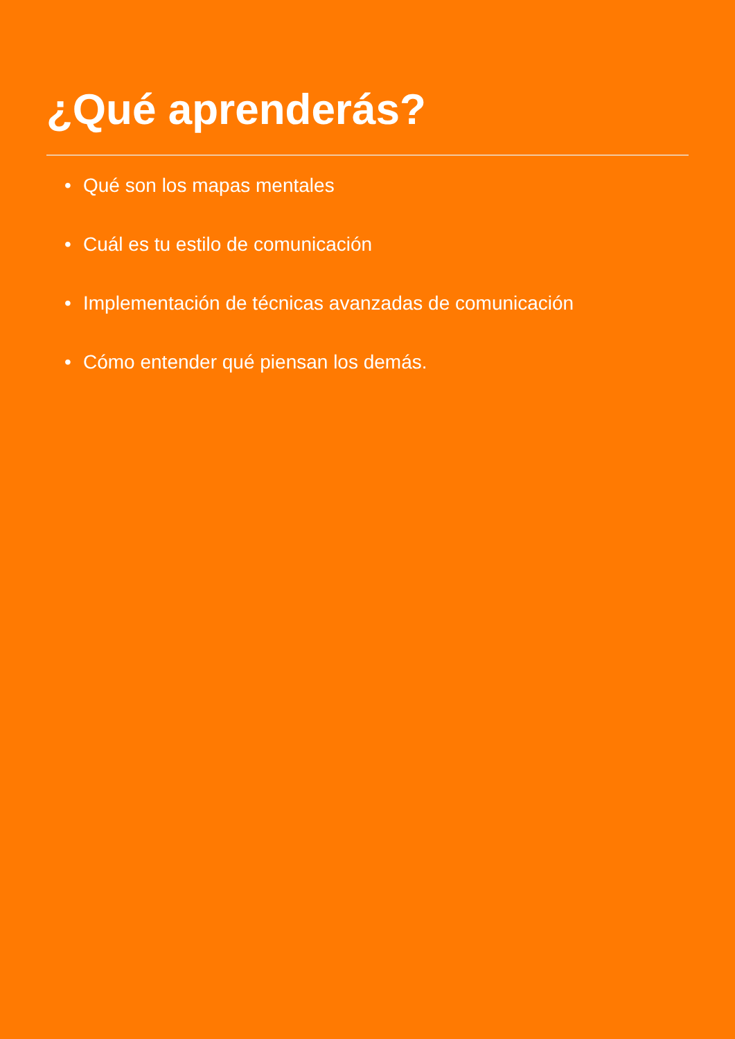¿Qué aprenderás?
• Qué son los mapas mentales
• Cuál es tu estilo de comunicación
• Implementación de técnicas avanzadas de comunicación
• Cómo entender qué piensan los demás.